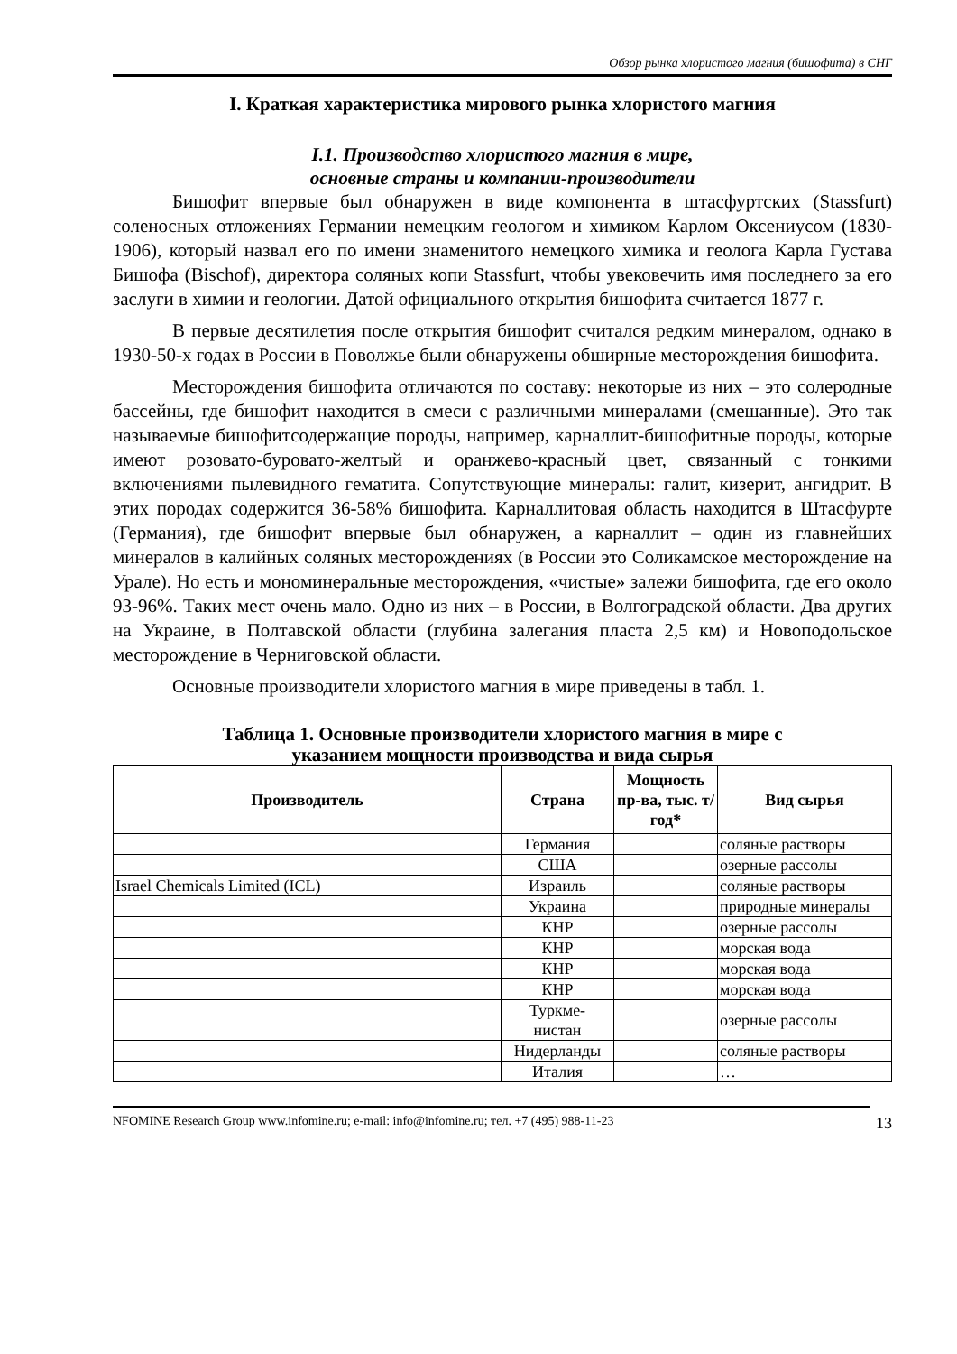Обзор рынка хлористого магния (бишофита) в СНГ
I. Краткая характеристика мирового рынка хлористого магния
I.1. Производство хлористого магния в мире,
основные страны и компании-производители
Бишофит впервые был обнаружен в виде компонента в штасфуртских (Stassfurt) соленосных отложениях Германии немецким геологом и химиком Карлом Оксениусом (1830-1906), который назвал его по имени знаменитого немецкого химика и геолога Карла Густава Бишофа (Bischof), директора соляных копи Stassfurt, чтобы увековечить имя последнего за его заслуги в химии и геологии. Датой официального открытия бишофита считается 1877 г.
В первые десятилетия после открытия бишофит считался редким минералом, однако в 1930-50-х годах в России в Поволжье были обнаружены обширные месторождения бишофита.
Месторождения бишофита отличаются по составу: некоторые из них – это солеродные бассейны, где бишофит находится в смеси с различными минералами (смешанные). Это так называемые бишофитсодержащие породы, например, карналлит-бишофитные породы, которые имеют розовато-буровато-желтый и оранжево-красный цвет, связанный с тонкими включениями пылевидного гематита. Сопутствующие минералы: галит, кизерит, ангидрит. В этих породах содержится 36-58% бишофита. Карналлитовая область находится в Штасфурте (Германия), где бишофит впервые был обнаружен, а карналлит – один из главнейших минералов в калийных соляных месторождениях (в России это Соликамское месторождение на Урале). Но есть и мономинеральные месторождения, «чистые» залежи бишофита, где его около 93-96%. Таких мест очень мало. Одно из них – в России, в Волгоградской области. Два других на Украине, в Полтавской области (глубина залегания пласта 2,5 км) и Новоподольское месторождение в Черниговской области.
Основные производители хлористого магния в мире приведены в табл. 1.
Таблица 1. Основные производители хлористого магния в мире с
указанием мощности производства и вида сырья
| Производитель | Страна | Мощность пр-ва, тыс. т/год* | Вид сырья |
| --- | --- | --- | --- |
| | Германия | | соляные растворы |
| | США | | озерные рассолы |
| Israel Chemicals Limited (ICL) | Израиль | | соляные растворы |
| | Украина | | природные минералы |
| | КНР | | озерные рассолы |
| | КНР | | морская вода |
| | КНР | | морская вода |
| | КНР | | морская вода |
| | Туркме- нистан | | озерные рассолы |
| | Нидерланды | | соляные растворы |
| | Италия | | … |
NFOMINE Research Group www.infomine.ru; e-mail: info@infomine.ru; тел. +7 (495) 988-11-23 13